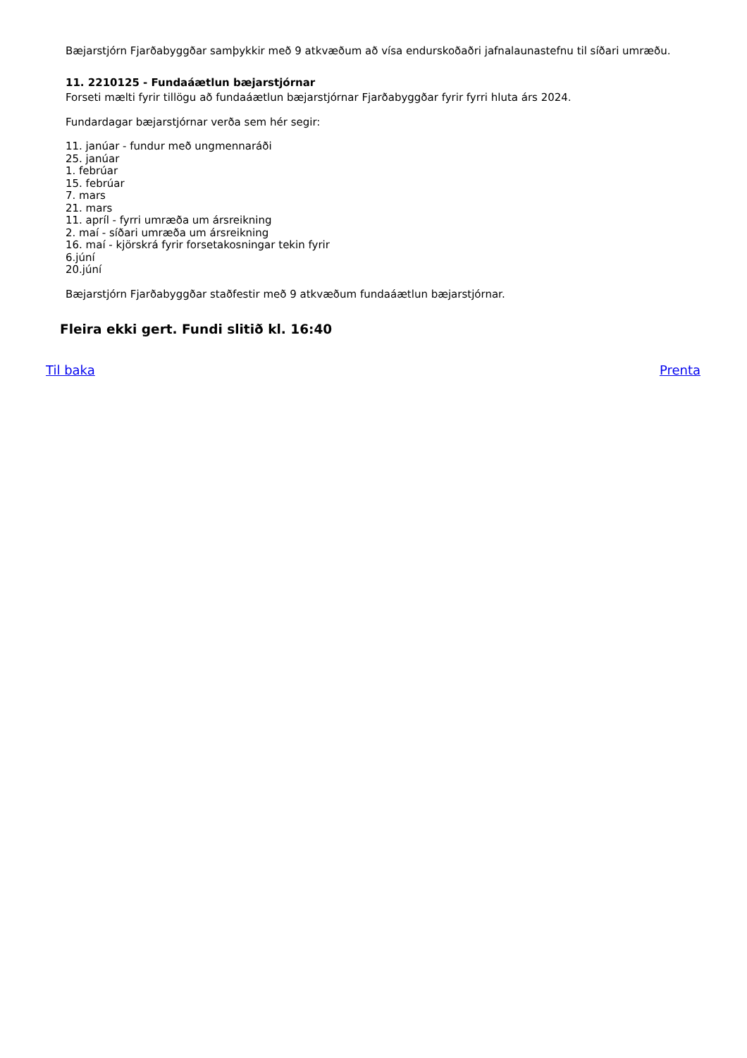Bæjarstjórn Fjarðabyggðar samþykkir með 9 atkvæðum að vísa endurskoðaðri jafnalaunastefnu til síðari umræðu.
11. 2210125 - Fundaáætlun bæjarstjórnar
Forseti mælti fyrir tillögu að fundaáætlun bæjarstjórnar Fjarðabyggðar fyrir fyrri hluta árs 2024.
Fundardagar bæjarstjórnar verða sem hér segir:
11. janúar - fundur með ungmennaráði
25. janúar
1. febrúar
15. febrúar
7. mars
21. mars
11. apríl - fyrri umræða um ársreikning
2. maí - síðari umræða um ársreikning
16. maí - kjörskrá fyrir forsetakosningar tekin fyrir
6.júní
20.júní
Bæjarstjórn Fjarðabyggðar staðfestir með 9 atkvæðum fundaáætlun bæjarstjórnar.
Fleira ekki gert. Fundi slitið kl. 16:40
Til baka Prenta